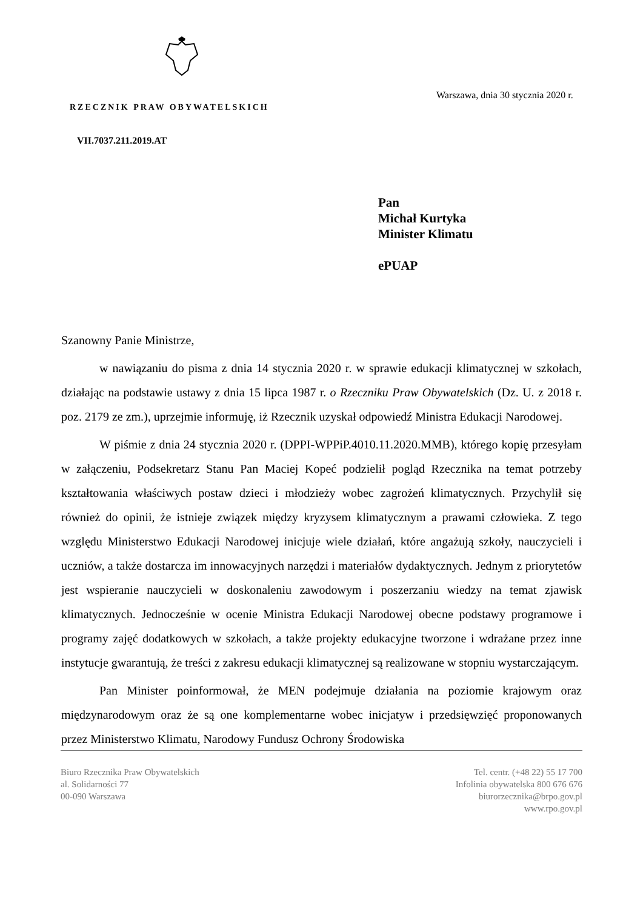RZECZNIK PRAW OBYWATELSKICH
VII.7037.211.2019.AT
Warszawa, dnia 30 stycznia 2020 r.
Pan
Michał Kurtyka
Minister Klimatu
ePUAP
Szanowny Panie Ministrze,
w nawiązaniu do pisma z dnia 14 stycznia 2020 r. w sprawie edukacji klimatycznej w szkołach, działając na podstawie ustawy z dnia 15 lipca 1987 r. o Rzeczniku Praw Obywatelskich (Dz. U. z 2018 r. poz. 2179 ze zm.), uprzejmie informuję, iż Rzecznik uzyskał odpowiedź Ministra Edukacji Narodowej.
W piśmie z dnia 24 stycznia 2020 r. (DPPI-WPPiP.4010.11.2020.MMB), którego kopię przesyłam w załączeniu, Podsekretarz Stanu Pan Maciej Kopeć podzielił pogląd Rzecznika na temat potrzeby kształtowania właściwych postaw dzieci i młodzieży wobec zagrożeń klimatycznych. Przychylił się również do opinii, że istnieje związek między kryzysem klimatycznym a prawami człowieka. Z tego względu Ministerstwo Edukacji Narodowej inicjuje wiele działań, które angażują szkoły, nauczycieli i uczniów, a także dostarcza im innowacyjnych narzędzi i materiałów dydaktycznych. Jednym z priorytetów jest wspieranie nauczycieli w doskonaleniu zawodowym i poszerzaniu wiedzy na temat zjawisk klimatycznych. Jednocześnie w ocenie Ministra Edukacji Narodowej obecne podstawy programowe i programy zajęć dodatkowych w szkołach, a także projekty edukacyjne tworzone i wdrażane przez inne instytucje gwarantują, że treści z zakresu edukacji klimatycznej są realizowane w stopniu wystarczającym.
Pan Minister poinformował, że MEN podejmuje działania na poziomie krajowym oraz międzynarodowym oraz że są one komplementarne wobec inicjatyw i przedsięwzięć proponowanych przez Ministerstwo Klimatu, Narodowy Fundusz Ochrony Środowiska
Biuro Rzecznika Praw Obywatelskich
al. Solidarności 77
00-090 Warszawa
Tel. centr. (+48 22) 55 17 700
Infolinia obywatelska 800 676 676
biurorzecznika@brpo.gov.pl
www.rpo.gov.pl